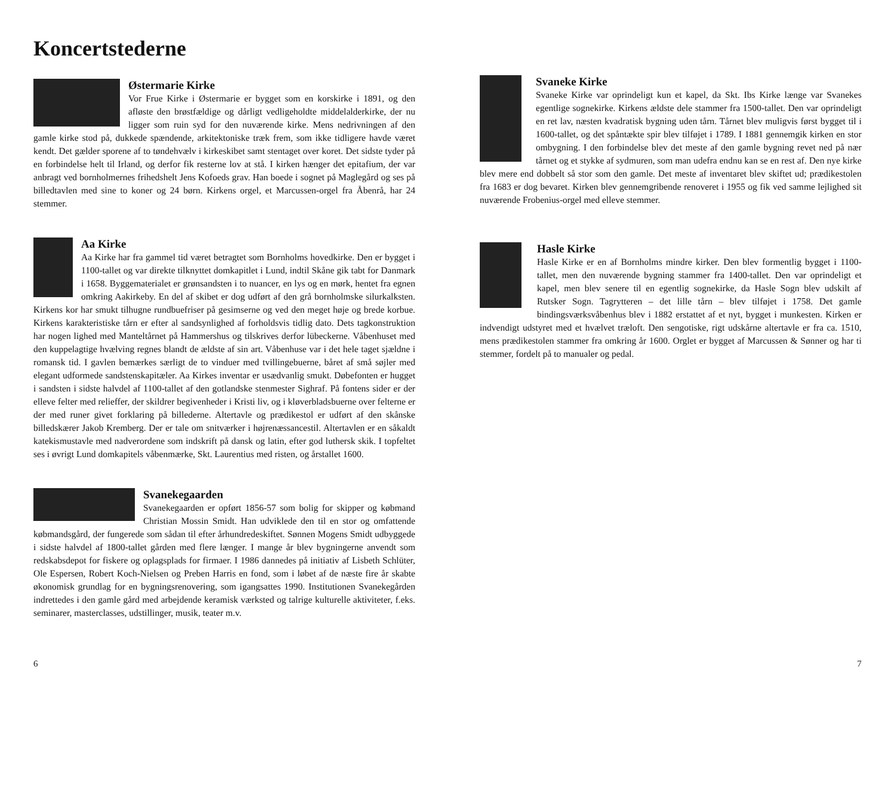Koncertstederne
Østermarie Kirke
Vor Frue Kirke i Østermarie er bygget som en korskirke i 1891, og den afløste den brøstfældige og dårligt vedligeholdte middelalderkirke, der nu ligger som ruin syd for den nuværende kirke. Mens nedrivningen af den gamle kirke stod på, dukkede spændende, arkitektoniske træk frem, som ikke tidligere havde været kendt. Det gælder sporene af to tøndehvælv i kirkeskibet samt stentaget over koret. Det sidste tyder på en forbindelse helt til Irland, og derfor fik resterne lov at stå. I kirken hænger det epitafium, der var anbragt ved bornholmernes frihedshelt Jens Kofoeds grav. Han boede i sognet på Maglegård og ses på billedtavlen med sine to koner og 24 børn. Kirkens orgel, et Marcussen-orgel fra Åbenrå, har 24 stemmer.
Aa Kirke
Aa Kirke har fra gammel tid været betragtet som Bornholms hovedkirke. Den er bygget i 1100-tallet og var direkte tilknyttet domkapitlet i Lund, indtil Skåne gik tabt for Danmark i 1658. Byggematerialet er grønsandsten i to nuancer, en lys og en mørk, hentet fra egnen omkring Aakirkeby. En del af skibet er dog udført af den grå bornholmske silurkalksten. Kirkens kor har smukt tilhugne rundbuefriser på gesimserne og ved den meget høje og brede korbue. Kirkens karakteristiske tårn er efter al sandsynlighed af forholdsvis tidlig dato. Dets tagkonstruktion har nogen lighed med Manteltårnet på Hammershus og tilskrives derfor lübeckerne. Våbenhuset med den kuppelagtige hvælving regnes blandt de ældste af sin art. Våbenhuse var i det hele taget sjældne i romansk tid. I gavlen bemærkes særligt de to vinduer med tvillingebuerne, båret af små søjler med elegant udformede sandstenskapitæler. Aa Kirkes inventar er usædvanlig smukt. Døbefonten er hugget i sandsten i sidste halvdel af 1100-tallet af den gotlandske stenmester Sighraf. På fontens sider er der elleve felter med relieffer, der skildrer begivenheder i Kristi liv, og i kløverbladsbuerne over felterne er der med runer givet forklaring på billederne. Altertavle og prædikestol er udført af den skånske billedskærer Jakob Kremberg. Der er tale om snitværker i højrenæssancestil. Altertavlen er en såkaldt katekismustavle med nadverordene som indskrift på dansk og latin, efter god luthersk skik. I topfeltet ses i øvrigt Lund domkapitels våbenmærke, Skt. Laurentius med risten, og årstallet 1600.
Svanekegaarden
Svanekegaarden er opført 1856-57 som bolig for skipper og købmand Christian Mossin Smidt. Han udviklede den til en stor og omfattende købmandsgård, der fungerede som sådan til efter århundredeskiftet. Sønnen Mogens Smidt udbyggede i sidste halvdel af 1800-tallet gården med flere længer. I mange år blev bygningerne anvendt som redskabsdepot for fiskere og oplagsplads for firmaer. I 1986 dannedes på initiativ af Lisbeth Schlüter, Ole Espersen, Robert Koch-Nielsen og Preben Harris en fond, som i løbet af de næste fire år skabte økonomisk grundlag for en bygningsrenovering, som igangsattes 1990. Institutionen Svanekegården indrettedes i den gamle gård med arbejdende keramisk værksted og talrige kulturelle aktiviteter, f.eks. seminarer, masterclasses, udstillinger, musik, teater m.v.
Svaneke Kirke
Svaneke Kirke var oprindeligt kun et kapel, da Skt. Ibs Kirke længe var Svanekes egentlige sognekirke. Kirkens ældste dele stammer fra 1500-tallet. Den var oprindeligt en ret lav, næsten kvadratisk bygning uden tårn. Tårnet blev muligvis først bygget til i 1600-tallet, og det spåntækte spir blev tilføjet i 1789. I 1881 gennemgik kirken en stor ombygning. I den forbindelse blev det meste af den gamle bygning revet ned på nær tårnet og et stykke af sydmuren, som man udefra endnu kan se en rest af. Den nye kirke blev mere end dobbelt så stor som den gamle. Det meste af inventaret blev skiftet ud; prædikestolen fra 1683 er dog bevaret. Kirken blev gennemgribende renoveret i 1955 og fik ved samme lejlighed sit nuværende Frobenius-orgel med elleve stemmer.
Hasle Kirke
Hasle Kirke er en af Bornholms mindre kirker. Den blev formentlig bygget i 1100-tallet, men den nuværende bygning stammer fra 1400-tallet. Den var oprindeligt et kapel, men blev senere til en egentlig sognekirke, da Hasle Sogn blev udskilt af Rutsker Sogn. Tagrytteren – det lille tårn – blev tilføjet i 1758. Det gamle bindingsværksvåbenhus blev i 1882 erstattet af et nyt, bygget i munkesten. Kirken er indvendigt udstyret med et hvælvet træloft. Den sengotiske, rigt udskårne altertavle er fra ca. 1510, mens prædikestolen stammer fra omkring år 1600. Orglet er bygget af Marcussen & Sønner og har ti stemmer, fordelt på to manualer og pedal.
6 7